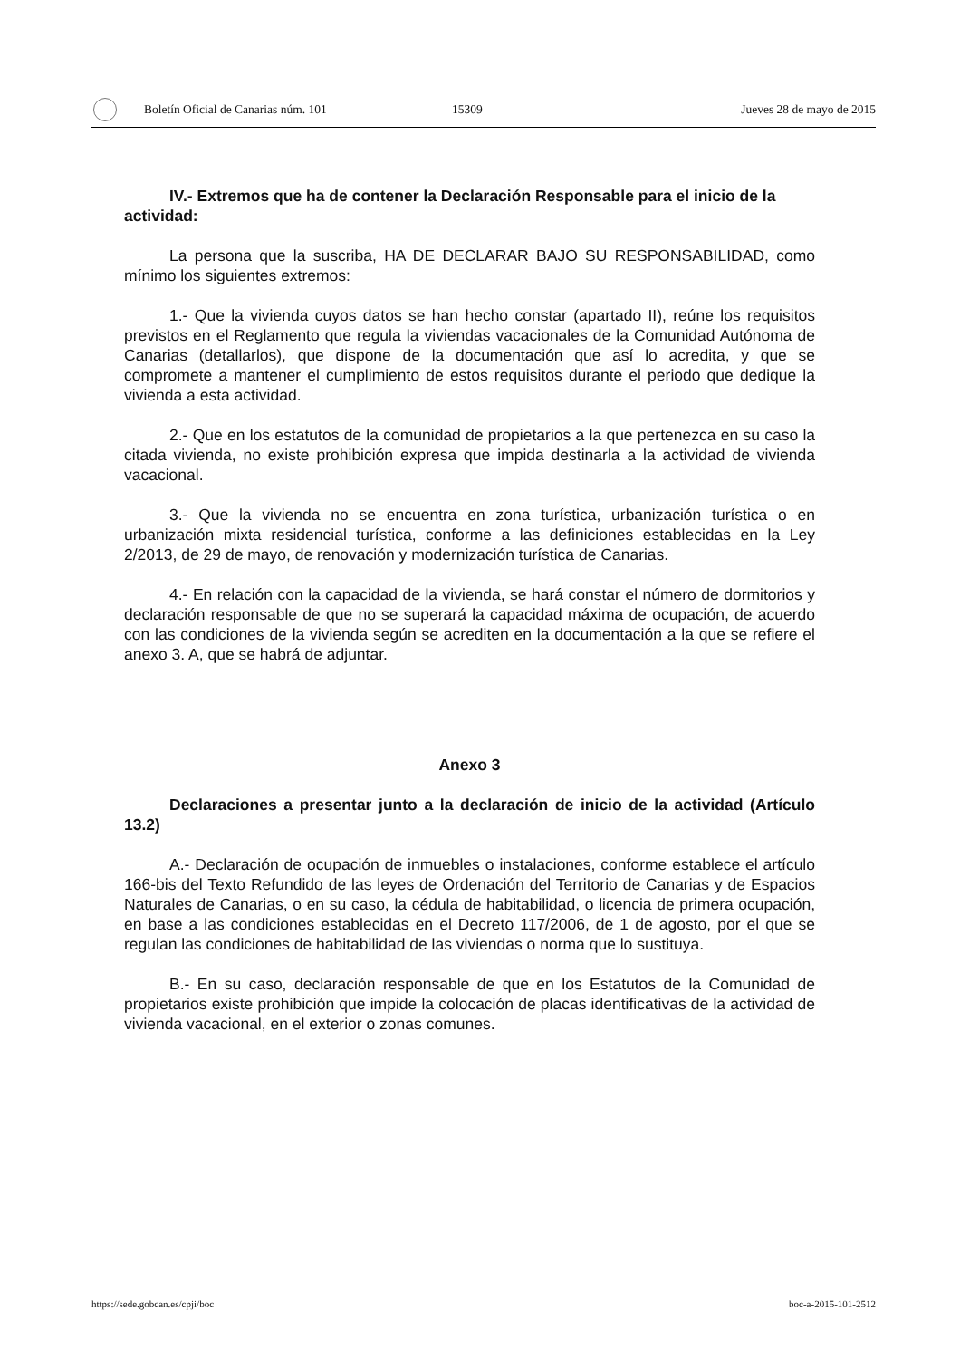Boletín Oficial de Canarias núm. 101 15309 Jueves 28 de mayo de 2015
IV.- Extremos que ha de contener la Declaración Responsable para el inicio de la actividad:
La persona que la suscriba, HA DE DECLARAR BAJO SU RESPONSABILIDAD, como mínimo los siguientes extremos:
1.- Que la vivienda cuyos datos se han hecho constar (apartado II), reúne los requisitos previstos en el Reglamento que regula la viviendas vacacionales de la Comunidad Autónoma de Canarias (detallarlos), que dispone de la documentación que así lo acredita, y que se compromete a mantener el cumplimiento de estos requisitos durante el periodo que dedique la vivienda a esta actividad.
2.- Que en los estatutos de la comunidad de propietarios a la que pertenezca en su caso la citada vivienda, no existe prohibición expresa que impida destinarla a la actividad de vivienda vacacional.
3.- Que la vivienda no se encuentra en zona turística, urbanización turística o en urbanización mixta residencial turística, conforme a las definiciones establecidas en la Ley 2/2013, de 29 de mayo, de renovación y modernización turística de Canarias.
4.- En relación con la capacidad de la vivienda, se hará constar el número de dormitorios y declaración responsable de que no se superará la capacidad máxima de ocupación, de acuerdo con las condiciones de la vivienda según se acrediten en la documentación a la que se refiere el anexo 3. A, que se habrá de adjuntar.
Anexo 3
Declaraciones a presentar junto a la declaración de inicio de la actividad (Artículo 13.2)
A.- Declaración de ocupación de inmuebles o instalaciones, conforme establece el artículo 166-bis del Texto Refundido de las leyes de Ordenación del Territorio de Canarias y de Espacios Naturales de Canarias, o en su caso, la cédula de habitabilidad, o licencia de primera ocupación, en base a las condiciones establecidas en el Decreto 117/2006, de 1 de agosto, por el que se regulan las condiciones de habitabilidad de las viviendas o norma que lo sustituya.
B.- En su caso, declaración responsable de que en los Estatutos de la Comunidad de propietarios existe prohibición que impide la colocación de placas identificativas de la actividad de vivienda vacacional, en el exterior o zonas comunes.
https://sede.gobcan.es/cpji/boc boc-a-2015-101-2512